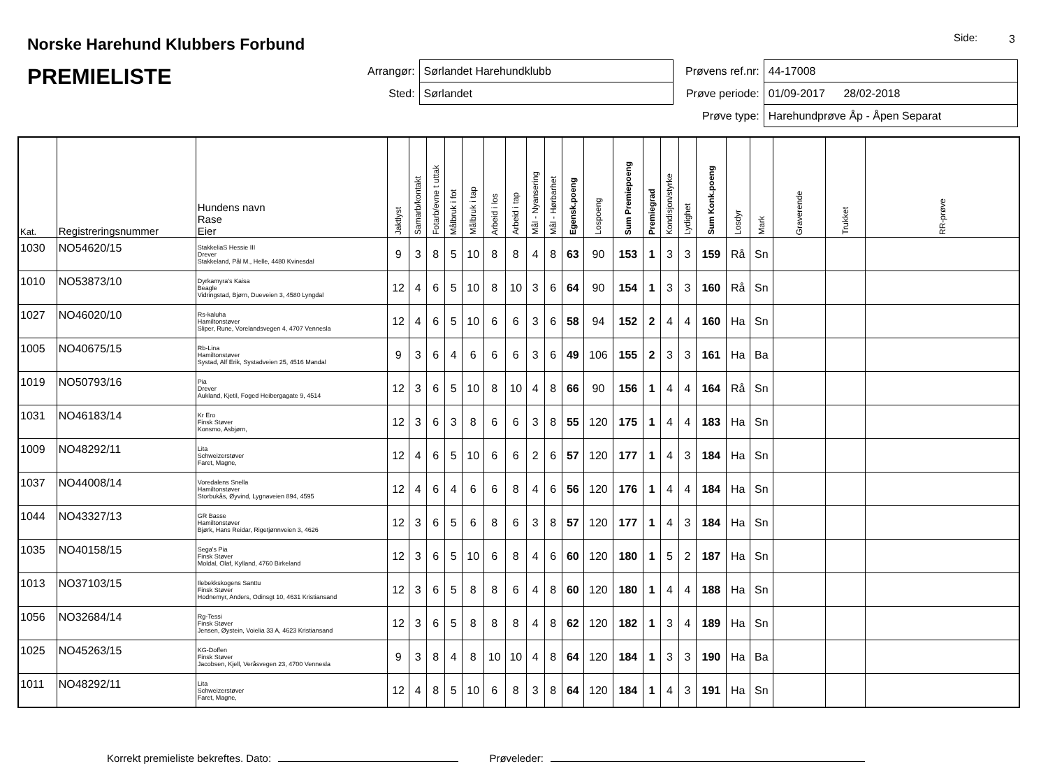Norske Harehund Klubbers Forbund
PREMIELISTE
Side: 3
| Arrangør: | Sørlandet Harehundklubb |
| Sted: | Sørlandet |
| Prøvens ref.nr: | 44-17008 |
| Prøve periode: | 01/09-2017 28/02-2018 |
| Prøve type: | Harehundprøve Åp - Åpen Separat |
| Kat. | Registreringsnummer | Hundens navn Rase Eier | Jaktlyst | Samarb/kontakt | Fotarb/evne t uttak | Målbruk i fot | Målbruk i tap | Arbeid i los | Arbeid i tap | Mål - Nyansering | Mål - Hørbarhet | Egensk.poeng | Lospoeng | Sum Premiepoeng | Premiegrad | Kondisjon/styrke | Lydighet | Sum Konk.poeng | Losdyr | Mark | Graverende | Trukket | RR-prøve |
| --- | --- | --- | --- | --- | --- | --- | --- | --- | --- | --- | --- | --- | --- | --- | --- | --- | --- | --- | --- | --- | --- | --- | --- |
| 1030 | NO54620/15 | StakkeliaS Hessie III Drever Stakkeland, Pål M., Helle, 4480 Kvinesdal | 9 | 3 | 8 | 5 | 10 | 8 | 8 | 4 | 8 | 63 | 90 | 153 | 1 | 3 | 3 | 159 | Rå | Sn | | | |
| 1010 | NO53873/10 | Dyrkamyra's Kaisa Beagle Vidringstad, Bjørn, Dueveien 3, 4580 Lyngdal | 12 | 4 | 6 | 5 | 10 | 8 | 10 | 3 | 6 | 64 | 90 | 154 | 1 | 3 | 3 | 160 | Rå | Sn | | | |
| 1027 | NO46020/10 | Rs-kaluha Hamiltonstøver Sliper, Rune, Vorelandsvegen 4, 4707 Vennesla | 12 | 4 | 6 | 5 | 10 | 6 | 6 | 3 | 6 | 58 | 94 | 152 | 2 | 4 | 4 | 160 | Ha | Sn | | | |
| 1005 | NO40675/15 | Rb-Lina Hamiltonstøver Systad, Alf Erik, Systadveien 25, 4516 Mandal | 9 | 3 | 6 | 4 | 6 | 6 | 6 | 3 | 6 | 49 | 106 | 155 | 2 | 3 | 3 | 161 | Ha | Ba | | | |
| 1019 | NO50793/16 | Pia Drever Aukland, Kjetil, Foged Heibergagate 9, 4514 | 12 | 3 | 6 | 5 | 10 | 8 | 10 | 4 | 8 | 66 | 90 | 156 | 1 | 4 | 4 | 164 | Rå | Sn | | | |
| 1031 | NO46183/14 | Kr Ero Finsk Støver Konsmo, Asbjørn, | 12 | 3 | 6 | 3 | 8 | 6 | 6 | 3 | 8 | 55 | 120 | 175 | 1 | 4 | 4 | 183 | Ha | Sn | | | |
| 1009 | NO48292/11 | Lita Schweizerstøver Faret, Magne, | 12 | 4 | 6 | 5 | 10 | 6 | 6 | 2 | 6 | 57 | 120 | 177 | 1 | 4 | 3 | 184 | Ha | Sn | | | |
| 1037 | NO44008/14 | Voredalens Snella Hamiltonstøver Storbukås, Øyvind, Lygnaveien 894, 4595 | 12 | 4 | 6 | 4 | 6 | 6 | 8 | 4 | 6 | 56 | 120 | 176 | 1 | 4 | 4 | 184 | Ha | Sn | | | |
| 1044 | NO43327/13 | GR Basse Hamiltonstøver Bjørk, Hans Reidar, Rigetjønnveien 3, 4626 | 12 | 3 | 6 | 5 | 6 | 8 | 6 | 3 | 8 | 57 | 120 | 177 | 1 | 4 | 3 | 184 | Ha | Sn | | | |
| 1035 | NO40158/15 | Sega's Pia Finsk Støver Moldal, Olaf, Kylland, 4760 Birkeland | 12 | 3 | 6 | 5 | 10 | 6 | 8 | 4 | 6 | 60 | 120 | 180 | 1 | 5 | 2 | 187 | Ha | Sn | | | |
| 1013 | NO37103/15 | Ilebekkskogens Santtu Finsk Støver Hodnemyr, Anders, Odinsgt 10, 4631 Kristiansand | 12 | 3 | 6 | 5 | 8 | 8 | 6 | 4 | 8 | 60 | 120 | 180 | 1 | 4 | 4 | 188 | Ha | Sn | | | |
| 1056 | NO32684/14 | Rg-Tessi Finsk Støver Jensen, Øystein, Voielia 33 A, 4623 Kristiansand | 12 | 3 | 6 | 5 | 8 | 8 | 8 | 4 | 8 | 62 | 120 | 182 | 1 | 3 | 4 | 189 | Ha | Sn | | | |
| 1025 | NO45263/15 | KG-Doffen Finsk Støver Jacobsen, Kjell, Veråsvegen 23, 4700 Vennesla | 9 | 3 | 8 | 4 | 8 | 10 | 10 | 4 | 8 | 64 | 120 | 184 | 1 | 3 | 3 | 190 | Ha | Ba | | | |
| 1011 | NO48292/11 | Lita Schweizerstøver Faret, Magne, | 12 | 4 | 8 | 5 | 10 | 6 | 8 | 3 | 8 | 64 | 120 | 184 | 1 | 4 | 3 | 191 | Ha | Sn | | | |
Korrekt premieliste bekreftes. Dato: Prøveleder: